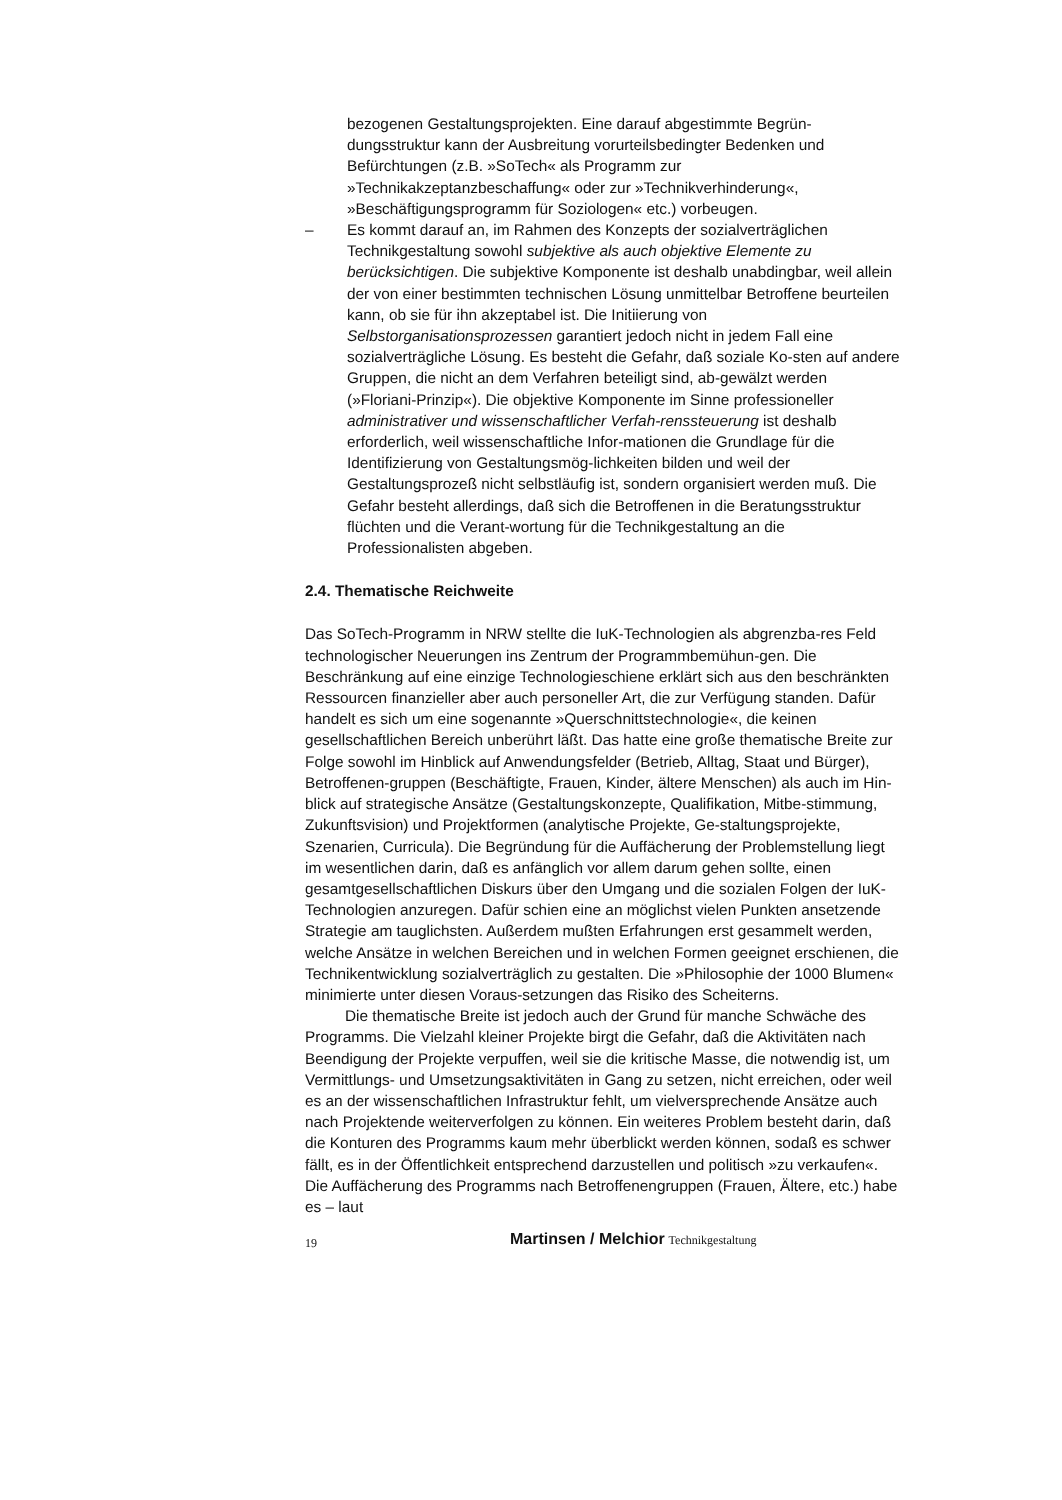bezogenen Gestaltungsprojekten. Eine darauf abgestimmte Begrün-dungsstruktur kann der Ausbreitung vorurteilsbedingter Bedenken und Befürchtungen (z.B. »SoTech« als Programm zur »Technikakzeptanzbeschaffung« oder zur »Technikverhinderung«, »Beschäftigungsprogramm für Soziologen« etc.) vorbeugen.
– Es kommt darauf an, im Rahmen des Konzepts der sozialverträglichen Technikgestaltung sowohl subjektive als auch objektive Elemente zu berücksichtigen. Die subjektive Komponente ist deshalb unabdingbar, weil allein der von einer bestimmten technischen Lösung unmittelbar Betroffene beurteilen kann, ob sie für ihn akzeptabel ist. Die Initiierung von Selbstorganisationsprozessen garantiert jedoch nicht in jedem Fall eine sozialverträgliche Lösung. Es besteht die Gefahr, daß soziale Ko-sten auf andere Gruppen, die nicht an dem Verfahren beteiligt sind, ab-gewälzt werden (»Floriani-Prinzip«). Die objektive Komponente im Sinne professioneller administrativer und wissenschaftlicher Verfah-renssteuerung ist deshalb erforderlich, weil wissenschaftliche Infor-mationen die Grundlage für die Identifizierung von Gestaltungsmög-lichkeiten bilden und weil der Gestaltungsprozeß nicht selbstläufig ist, sondern organisiert werden muß. Die Gefahr besteht allerdings, daß sich die Betroffenen in die Beratungsstruktur flüchten und die Verant-wortung für die Technikgestaltung an die Professionalisten abgeben.
2.4. Thematische Reichweite
Das SoTech-Programm in NRW stellte die IuK-Technologien als abgrenzba-res Feld technologischer Neuerungen ins Zentrum der Programmbemühun-gen. Die Beschränkung auf eine einzige Technologieschiene erklärt sich aus den beschränkten Ressourcen finanzieller aber auch personeller Art, die zur Verfügung standen. Dafür handelt es sich um eine sogenannte »Querschnittstechnologie«, die keinen gesellschaftlichen Bereich unberührt läßt. Das hatte eine große thematische Breite zur Folge sowohl im Hinblick auf Anwendungsfelder (Betrieb, Alltag, Staat und Bürger), Betroffenen-gruppen (Beschäftigte, Frauen, Kinder, ältere Menschen) als auch im Hin-blick auf strategische Ansätze (Gestaltungskonzepte, Qualifikation, Mitbe-stimmung, Zukunftsvision) und Projektformen (analytische Projekte, Ge-staltungsprojekte, Szenarien, Curricula). Die Begründung für die Auffächerung der Problemstellung liegt im wesentlichen darin, daß es anfänglich vor allem darum gehen sollte, einen gesamtgesellschaftlichen Diskurs über den Umgang und die sozialen Folgen der IuK-Technologien anzuregen. Dafür schien eine an möglichst vielen Punkten ansetzende Strategie am tauglichsten. Außerdem mußten Erfahrungen erst gesammelt werden, welche Ansätze in welchen Bereichen und in welchen Formen geeignet erschienen, die Technikentwicklung sozialverträglich zu gestalten. Die »Philosophie der 1000 Blumen« minimierte unter diesen Voraus-setzungen das Risiko des Scheiterns.
Die thematische Breite ist jedoch auch der Grund für manche Schwäche des Programms. Die Vielzahl kleiner Projekte birgt die Gefahr, daß die Aktivitäten nach Beendigung der Projekte verpuffen, weil sie die kritische Masse, die notwendig ist, um Vermittlungs- und Umsetzungsaktivitäten in Gang zu setzen, nicht erreichen, oder weil es an der wissenschaftlichen Infrastruktur fehlt, um vielversprechende Ansätze auch nach Projektende weiterverfolgen zu können. Ein weiteres Problem besteht darin, daß die Konturen des Programms kaum mehr überblickt werden können, sodaß es schwer fällt, es in der Öffentlichkeit entsprechend darzustellen und politisch »zu verkaufen«. Die Auffächerung des Programms nach Betroffenengruppen (Frauen, Ältere, etc.) habe es – laut
19 Martinsen / Melchior Technikgestaltung